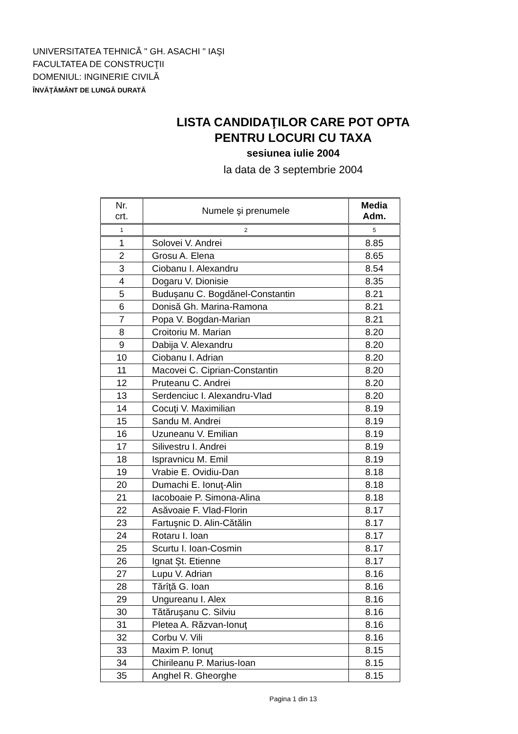UNIVERSITATEA TEHNICĂ " GH. ASACHI " IAŞI
FACULTATEA DE CONSTRUCŢII
DOMENIUL: INGINERIE CIVILĂ
ÎNVĂŢĂMÂNT DE LUNGĂ DURATĂ
LISTA CANDIDAŢILOR CARE POT OPTA
PENTRU LOCURI CU TAXA
sesiunea iulie 2004
la data de 3 septembrie 2004
| Nr. crt. | Numele şi prenumele | Media Adm. |
| --- | --- | --- |
| 1 | 2 | 5 |
| 1 | Solovei V. Andrei | 8.85 |
| 2 | Grosu A. Elena | 8.65 |
| 3 | Ciobanu I. Alexandru | 8.54 |
| 4 | Dogaru V. Dionisie | 8.35 |
| 5 | Buduşanu C. Bogdănel-Constantin | 8.21 |
| 6 | Donisă Gh. Marina-Ramona | 8.21 |
| 7 | Popa V. Bogdan-Marian | 8.21 |
| 8 | Croitoriu M. Marian | 8.20 |
| 9 | Dabija V. Alexandru | 8.20 |
| 10 | Ciobanu I. Adrian | 8.20 |
| 11 | Macovei C. Ciprian-Constantin | 8.20 |
| 12 | Pruteanu C. Andrei | 8.20 |
| 13 | Serdenciuc I. Alexandru-Vlad | 8.20 |
| 14 | Cocuţi V. Maximilian | 8.19 |
| 15 | Sandu M. Andrei | 8.19 |
| 16 | Uzuneanu V. Emilian | 8.19 |
| 17 | Silivestru I. Andrei | 8.19 |
| 18 | Ispravnicu M. Emil | 8.19 |
| 19 | Vrabie E. Ovidiu-Dan | 8.18 |
| 20 | Dumachi E. Ionuţ-Alin | 8.18 |
| 21 | Iacoboaie P. Simona-Alina | 8.18 |
| 22 | Asăvoaie F. Vlad-Florin | 8.17 |
| 23 | Fartuşnic D. Alin-Cătălin | 8.17 |
| 24 | Rotaru I. Ioan | 8.17 |
| 25 | Scurtu I. Ioan-Cosmin | 8.17 |
| 26 | Ignat Şt. Etienne | 8.17 |
| 27 | Lupu V. Adrian | 8.16 |
| 28 | Tărîţă G. Ioan | 8.16 |
| 29 | Ungureanu I. Alex | 8.16 |
| 30 | Tătăruşanu C. Silviu | 8.16 |
| 31 | Pletea A. Răzvan-Ionuţ | 8.16 |
| 32 | Corbu V. Vili | 8.16 |
| 33 | Maxim P. Ionuţ | 8.15 |
| 34 | Chirileanu P. Marius-Ioan | 8.15 |
| 35 | Anghel R. Gheorghe | 8.15 |
Pagina 1 din 13